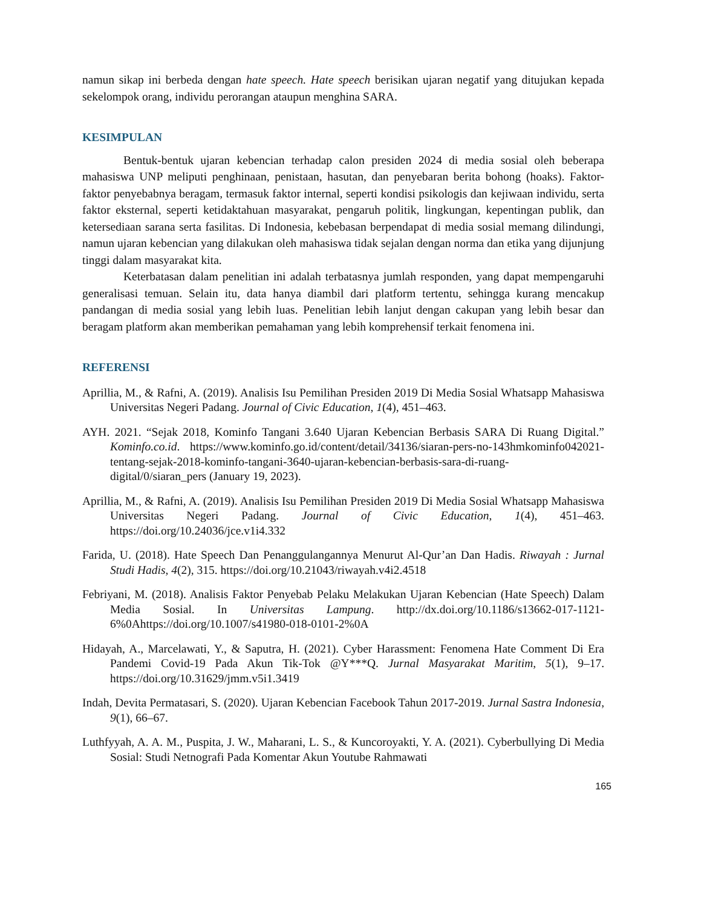namun sikap ini berbeda dengan hate speech. Hate speech berisikan ujaran negatif yang ditujukan kepada sekelompok orang, individu perorangan ataupun menghina SARA.
KESIMPULAN
Bentuk-bentuk ujaran kebencian terhadap calon presiden 2024 di media sosial oleh beberapa mahasiswa UNP meliputi penghinaan, penistaan, hasutan, dan penyebaran berita bohong (hoaks). Faktor-faktor penyebabnya beragam, termasuk faktor internal, seperti kondisi psikologis dan kejiwaan individu, serta faktor eksternal, seperti ketidaktahuan masyarakat, pengaruh politik, lingkungan, kepentingan publik, dan ketersediaan sarana serta fasilitas. Di Indonesia, kebebasan berpendapat di media sosial memang dilindungi, namun ujaran kebencian yang dilakukan oleh mahasiswa tidak sejalan dengan norma dan etika yang dijunjung tinggi dalam masyarakat kita.
Keterbatasan dalam penelitian ini adalah terbatasnya jumlah responden, yang dapat mempengaruhi generalisasi temuan. Selain itu, data hanya diambil dari platform tertentu, sehingga kurang mencakup pandangan di media sosial yang lebih luas. Penelitian lebih lanjut dengan cakupan yang lebih besar dan beragam platform akan memberikan pemahaman yang lebih komprehensif terkait fenomena ini.
REFERENSI
Aprillia, M., & Rafni, A. (2019). Analisis Isu Pemilihan Presiden 2019 Di Media Sosial Whatsapp Mahasiswa Universitas Negeri Padang. Journal of Civic Education, 1(4), 451–463.
AYH. 2021. “Sejak 2018, Kominfo Tangani 3.640 Ujaran Kebencian Berbasis SARA Di Ruang Digital.” Kominfo.co.id. https://www.kominfo.go.id/content/detail/34136/siaran-pers-no-143hmkominfo042021-tentang-sejak-2018-kominfo-tangani-3640-ujaran-kebencian-berbasis-sara-di-ruang-digital/0/siaran_pers (January 19, 2023).
Aprillia, M., & Rafni, A. (2019). Analisis Isu Pemilihan Presiden 2019 Di Media Sosial Whatsapp Mahasiswa Universitas Negeri Padang. Journal of Civic Education, 1(4), 451–463. https://doi.org/10.24036/jce.v1i4.332
Farida, U. (2018). Hate Speech Dan Penanggulangannya Menurut Al-Qur’an Dan Hadis. Riwayah : Jurnal Studi Hadis, 4(2), 315. https://doi.org/10.21043/riwayah.v4i2.4518
Febriyani, M. (2018). Analisis Faktor Penyebab Pelaku Melakukan Ujaran Kebencian (Hate Speech) Dalam Media Sosial. In Universitas Lampung. http://dx.doi.org/10.1186/s13662-017-1121-6%0Ahttps://doi.org/10.1007/s41980-018-0101-2%0A
Hidayah, A., Marcelawati, Y., & Saputra, H. (2021). Cyber Harassment: Fenomena Hate Comment Di Era Pandemi Covid-19 Pada Akun Tik-Tok @Y***Q. Jurnal Masyarakat Maritim, 5(1), 9–17. https://doi.org/10.31629/jmm.v5i1.3419
Indah, Devita Permatasari, S. (2020). Ujaran Kebencian Facebook Tahun 2017-2019. Jurnal Sastra Indonesia, 9(1), 66–67.
Luthfyyah, A. A. M., Puspita, J. W., Maharani, L. S., & Kuncoroyakti, Y. A. (2021). Cyberbullying Di Media Sosial: Studi Netnografi Pada Komentar Akun Youtube Rahmawati
165